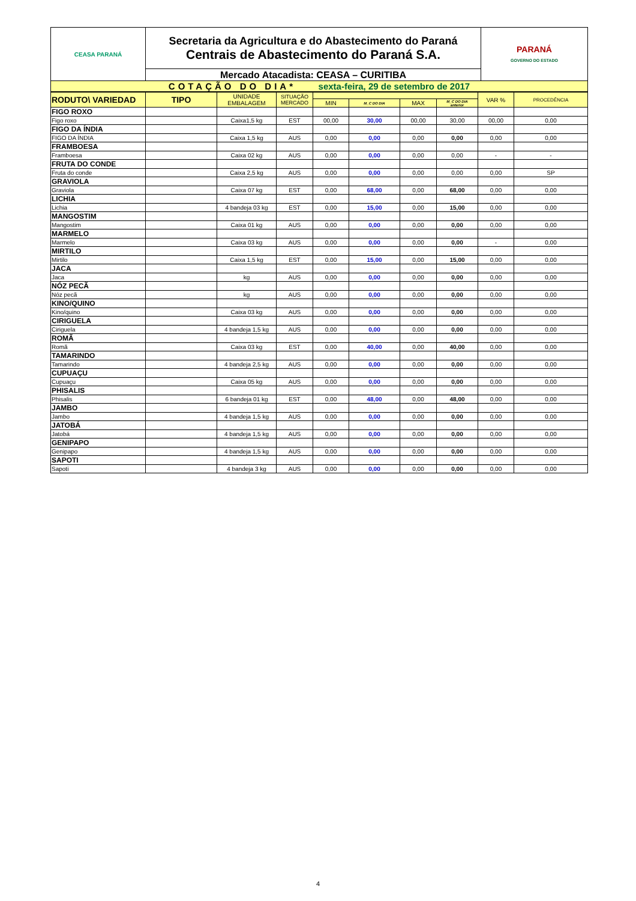| CEASA PARANÁ | Secretaria da Agricultura e do Abastecimento do Paraná Centrais de Abastecimento do Paraná S.A. | PARANÁ GOVERNO DO ESTADO |
| | Mercado Atacadista: CEASA – CURITIBA | |
| COTAÇÃO DO DIA* sexta-feira, 29 de setembro de 2017 | | |
| RODUTO\ VARIEDAD | TIPO | UNIDADE EMBALAGEM | SITUAÇÃO MERCADO | | | | | VAR % | PROCEDÊNCIA |
| --- | --- | --- | --- | --- | --- | --- | --- | --- | --- |
| | | | | MIN | M_C DO DIA | MAX | M_C DO DIA anterior | | |
| FIGO ROXO | | | | | | | | | |
| Figo roxo | | Caixa1,5 kg | EST | 00,00 | 30,00 | 00,00 | 30,00 | 00,00 | 0,00 |
| FIGO DA ÍNDIA | | | | | | | | | |
| FIGO DA ÍNDIA | | Caixa 1,5 kg | AUS | 0,00 | 0,00 | 0,00 | 0,00 | 0,00 | 0,00 |
| FRAMBOESA | | | | | | | | | |
| Framboesa | | Caixa 02 kg | AUS | 0,00 | 0,00 | 0,00 | 0,00 | - | - |
| FRUTA DO CONDE | | | | | | | | | |
| Fruta do conde | | Caixa 2,5 kg | AUS | 0,00 | 0,00 | 0,00 | 0,00 | 0,00 | SP |
| GRAVIOLA | | | | | | | | | |
| Graviola | | Caixa 07 kg | EST | 0,00 | 68,00 | 0,00 | 68,00 | 0,00 | 0,00 |
| LICHIA | | | | | | | | | |
| Lichia | | 4 bandeja 03 kg | EST | 0,00 | 15,00 | 0,00 | 15,00 | 0,00 | 0,00 |
| MANGOSTIM | | | | | | | | | |
| Mangostim | | Caixa 01 kg | AUS | 0,00 | 0,00 | 0,00 | 0,00 | 0,00 | 0,00 |
| MARMELO | | | | | | | | | |
| Marmelo | | Caixa 03 kg | AUS | 0,00 | 0,00 | 0,00 | 0,00 | - | 0,00 |
| MIRTILO | | | | | | | | | |
| Mirtilo | | Caixa 1,5 kg | EST | 0,00 | 15,00 | 0,00 | 15,00 | 0,00 | 0,00 |
| JACA | | | | | | | | | |
| Jaca | | kg | AUS | 0,00 | 0,00 | 0,00 | 0,00 | 0,00 | 0,00 |
| NÓZ PECÃ | | | | | | | | | |
| Nóz pecã | | kg | AUS | 0,00 | 0,00 | 0,00 | 0,00 | 0,00 | 0,00 |
| KINO/QUINO | | | | | | | | | |
| Kino/quino | | Caixa 03 kg | AUS | 0,00 | 0,00 | 0,00 | 0,00 | 0,00 | 0,00 |
| CIRIGUELA | | | | | | | | | |
| Ciriguela | | 4 bandeja 1,5 kg | AUS | 0,00 | 0,00 | 0,00 | 0,00 | 0,00 | 0,00 |
| ROMÃ | | | | | | | | | |
| Romã | | Caixa 03 kg | EST | 0,00 | 40,00 | 0,00 | 40,00 | 0,00 | 0,00 |
| TAMARINDO | | | | | | | | | |
| Tamarindo | | 4 bandeja 2,5 kg | AUS | 0,00 | 0,00 | 0,00 | 0,00 | 0,00 | 0,00 |
| CUPUAÇU | | | | | | | | | |
| Cupuaçu | | Caixa 05 kg | AUS | 0,00 | 0,00 | 0,00 | 0,00 | 0,00 | 0,00 |
| PHISALIS | | | | | | | | | |
| Phisalis | | 6 bandeja 01 kg | EST | 0,00 | 48,00 | 0,00 | 48,00 | 0,00 | 0,00 |
| JAMBO | | | | | | | | | |
| Jambo | | 4 bandeja 1,5 kg | AUS | 0,00 | 0,00 | 0,00 | 0,00 | 0,00 | 0,00 |
| JATOBÁ | | | | | | | | | |
| Jatobá | | 4 bandeja 1,5 kg | AUS | 0,00 | 0,00 | 0,00 | 0,00 | 0,00 | 0,00 |
| GENIPAPO | | | | | | | | | |
| Genipapo | | 4 bandeja 1,5 kg | AUS | 0,00 | 0,00 | 0,00 | 0,00 | 0,00 | 0,00 |
| SAPOTI | | | | | | | | | |
| Sapoti | | 4 bandeja 3 kg | AUS | 0,00 | 0,00 | 0,00 | 0,00 | 0,00 | 0,00 |
4